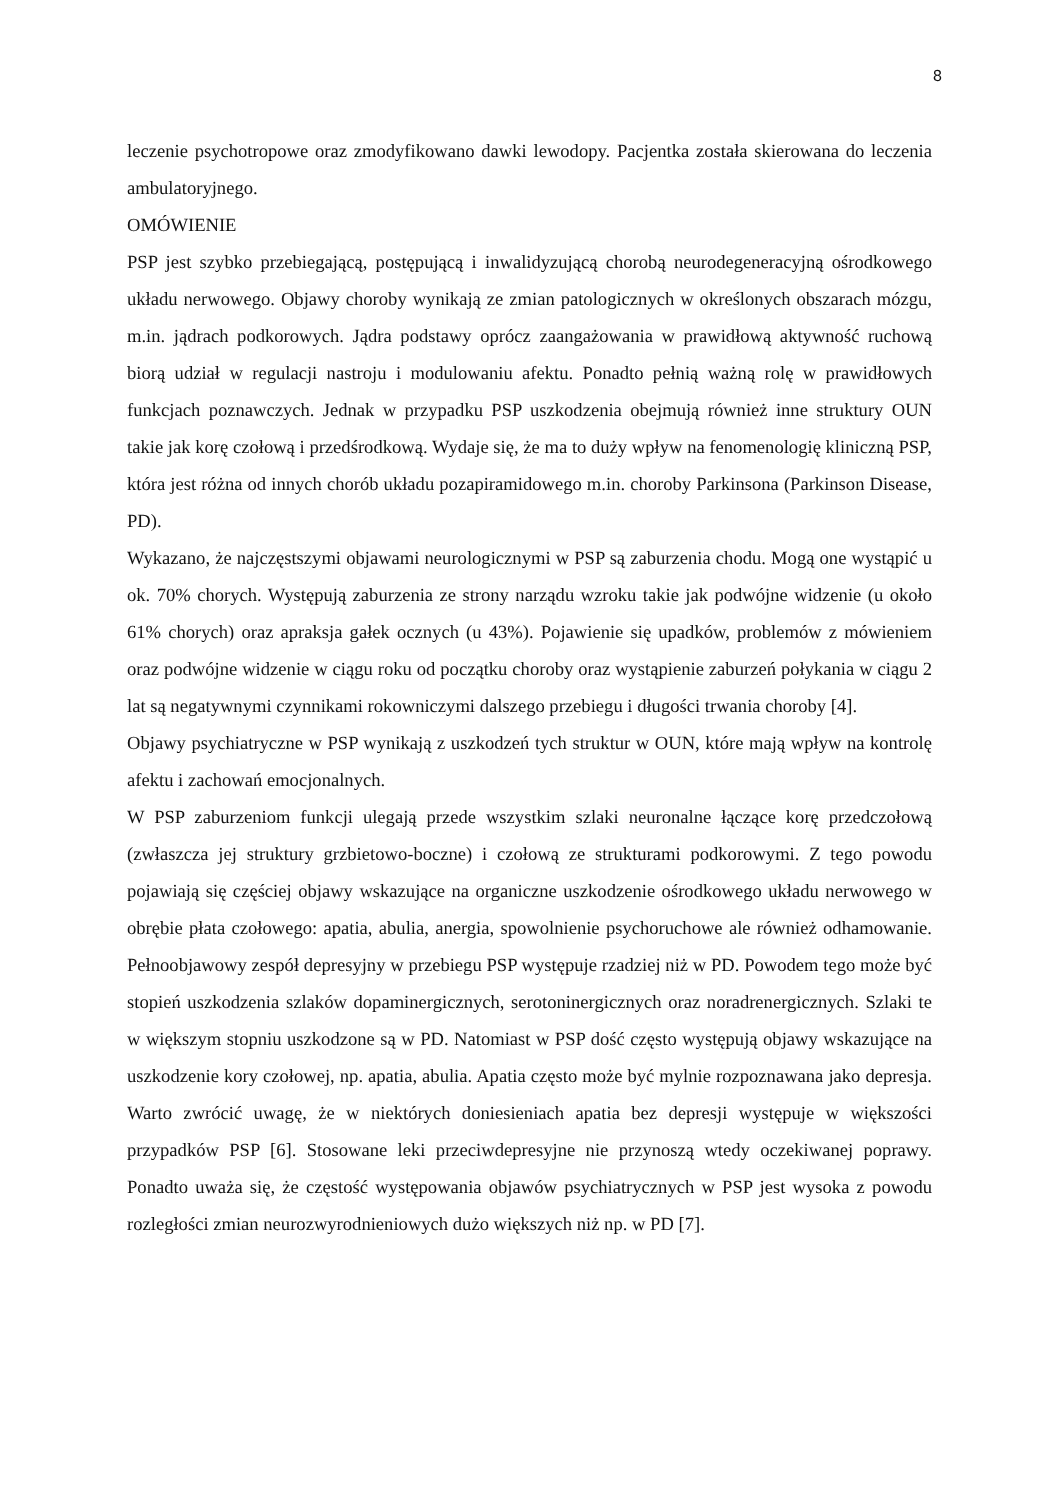8
leczenie psychotropowe oraz zmodyfikowano dawki lewodopy. Pacjentka została skierowana do leczenia ambulatoryjnego.
OMÓWIENIE
PSP jest szybko przebiegającą, postępującą i inwalidyzującą chorobą neurodegeneracyjną ośrodkowego układu nerwowego. Objawy choroby wynikają ze zmian patologicznych w określonych obszarach mózgu, m.in. jądrach podkorowych. Jądra podstawy oprócz zaangażowania w prawidłową aktywność ruchową biorą udział w regulacji nastroju i modulowaniu afektu. Ponadto pełnią ważną rolę w prawidłowych funkcjach poznawczych. Jednak w przypadku PSP uszkodzenia obejmują również inne struktury OUN takie jak korę czołową i przedśrodkową. Wydaje się, że ma to duży wpływ na fenomenologię kliniczną PSP, która jest różna od innych chorób układu pozapiramidowego m.in. choroby Parkinsona (Parkinson Disease, PD).
Wykazano, że najczęstszymi objawami neurologicznymi w PSP są zaburzenia chodu. Mogą one wystąpić u ok. 70% chorych. Występują zaburzenia ze strony narządu wzroku takie jak podwójne widzenie (u około 61% chorych) oraz apraksja gałek ocznych (u 43%). Pojawienie się upadków, problemów z mówieniem oraz podwójne widzenie w ciągu roku od początku choroby oraz wystąpienie zaburzeń połykania w ciągu 2 lat są negatywnymi czynnikami rokowniczymi dalszego przebiegu i długości trwania choroby [4].
Objawy psychiatryczne w PSP wynikają z uszkodzeń tych struktur w OUN, które mają wpływ na kontrolę afektu i zachowań emocjonalnych.
W PSP zaburzeniom funkcji ulegają przede wszystkim szlaki neuronalne łączące korę przedczołową (zwłaszcza jej struktury grzbietowo-boczne) i czołową ze strukturami podkorowymi. Z tego powodu pojawiają się częściej objawy wskazujące na organiczne uszkodzenie ośrodkowego układu nerwowego w obrębie płata czołowego: apatia, abulia, anergia, spowolnienie psychoruchowe ale również odhamowanie. Pełnoobjawowy zespół depresyjny w przebiegu PSP występuje rzadziej niż w PD. Powodem tego może być stopień uszkodzenia szlaków dopaminergicznych, serotoninergicznych oraz noradrenergicznych. Szlaki te w większym stopniu uszkodzone są w PD. Natomiast w PSP dość często występują objawy wskazujące na uszkodzenie kory czołowej, np. apatia, abulia. Apatia często może być mylnie rozpoznawana jako depresja. Warto zwrócić uwagę, że w niektórych doniesieniach apatia bez depresji występuje w większości przypadków PSP [6]. Stosowane leki przeciwdepresyjne nie przynoszą wtedy oczekiwanej poprawy. Ponadto uważa się, że częstość występowania objawów psychiatrycznych w PSP jest wysoka z powodu rozległości zmian neurozwyrodnieniowych dużo większych niż np. w PD [7].